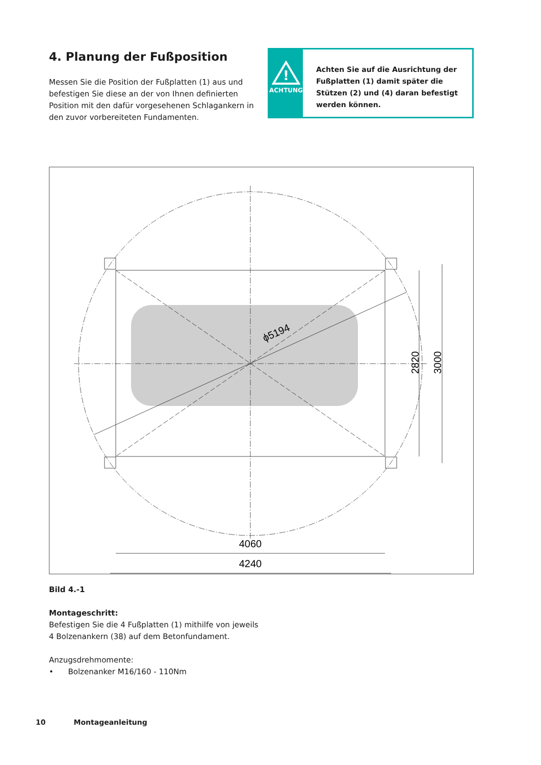4. Planung der Fußposition
Messen Sie die Position der Fußplatten (1) aus und befestigen Sie diese an der von Ihnen definierten Position mit den dafür vorgesehenen Schlagankern in den zuvor vorbereiteten Fundamenten.
!
ACHTUNG
Achten Sie auf die Ausrichtung der Fußplatten (1) damit später die Stützen (2) und (4) daran befestigt werden können.
ϕ5194
2820
3000
4060
4240
Bild 4.-1
Montageschritt:
Befestigen Sie die 4 Fußplatten (1) mithilfe von jeweils
4 Bolzenankern (38) auf dem Betonfundament.
Anzugsdrehmomente:
• Bolzenanker M16/160 - 110Nm
10 Montageanleitung